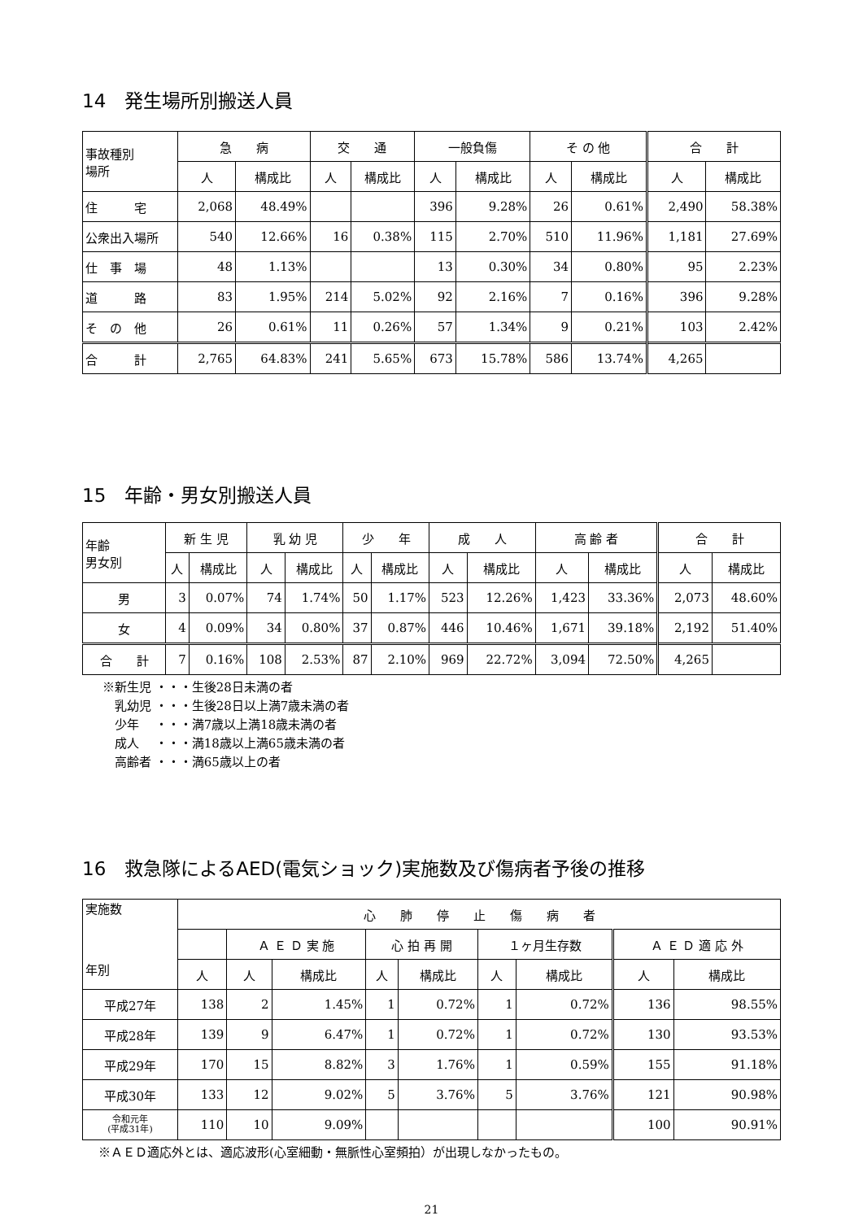14　発生場所別搬送人員
| 事故種別 場所 | 急 病 | | 交 通 | | 一般負傷 | | そ の 他 | | 合 計 | |
| --- | --- | --- | --- | --- | --- | --- | --- | --- | --- | --- |
| | 人 | 構成比 | 人 | 構成比 | 人 | 構成比 | 人 | 構成比 | 人 | 構成比 |
| 住 宅 | 2,068 | 48.49% | | | 396 | 9.28% | 26 | 0.61% | 2,490 | 58.38% |
| 公衆出入場所 | 540 | 12.66% | 16 | 0.38% | 115 | 2.70% | 510 | 11.96% | 1,181 | 27.69% |
| 仕 事 場 | 48 | 1.13% | | | 13 | 0.30% | 34 | 0.80% | 95 | 2.23% |
| 道 路 | 83 | 1.95% | 214 | 5.02% | 92 | 2.16% | 7 | 0.16% | 396 | 9.28% |
| そ の 他 | 26 | 0.61% | 11 | 0.26% | 57 | 1.34% | 9 | 0.21% | 103 | 2.42% |
| 合 計 | 2,765 | 64.83% | 241 | 5.65% | 673 | 15.78% | 586 | 13.74% | 4,265 | |
15　年齢・男女別搬送人員
| 年齢 男女別 | 新 生 児 | | 乳 幼 児 | | 少 年 | | 成 人 | | 高 齢 者 | | 合 計 | |
| --- | --- | --- | --- | --- | --- | --- | --- | --- | --- | --- | --- | --- |
| | 人 | 構成比 | 人 | 構成比 | 人 | 構成比 | 人 | 構成比 | 人 | 構成比 | 人 | 構成比 |
| 男 | 3 | 0.07% | 74 | 1.74% | 50 | 1.17% | 523 | 12.26% | 1,423 | 33.36% | 2,073 | 48.60% |
| 女 | 4 | 0.09% | 34 | 0.80% | 37 | 0.87% | 446 | 10.46% | 1,671 | 39.18% | 2,192 | 51.40% |
| 合 計 | 7 | 0.16% | 108 | 2.53% | 87 | 2.10% | 969 | 22.72% | 3,094 | 72.50% | 4,265 | |
※新生児 ・・・生後28日未満の者
　乳幼児 ・・・生後28日以上満7歳未満の者
　少年　 ・・・満7歳以上満18歳未満の者
　成人　 ・・・満18歳以上満65歳未満の者
　高齢者 ・・・満65歳以上の者
16　救急隊によるAED(電気ショック)実施数及び傷病者予後の推移
| 実施数 年別 | 心 肺 停 止 傷 病 者 | | | | | | | | |
| --- | --- | --- | --- | --- | --- | --- | --- | --- | --- |
| | | Ａ Ｅ Ｄ 実 施 | | 心 拍 再 開 | | １ヶ月生存数 | | Ａ Ｅ Ｄ 適 応 外 | |
| | 人 | 人 | 構成比 | 人 | 構成比 | 人 | 構成比 | 人 | 構成比 |
| 平成27年 | 138 | 2 | 1.45% | 1 | 0.72% | 1 | 0.72% | 136 | 98.55% |
| 平成28年 | 139 | 9 | 6.47% | 1 | 0.72% | 1 | 0.72% | 130 | 93.53% |
| 平成29年 | 170 | 15 | 8.82% | 3 | 1.76% | 1 | 0.59% | 155 | 91.18% |
| 平成30年 | 133 | 12 | 9.02% | 5 | 3.76% | 5 | 3.76% | 121 | 90.98% |
| 令和元年 (平成31年) | 110 | 10 | 9.09% | | | | | 100 | 90.91% |
※ＡＥＤ適応外とは、適応波形(心室細動・無脈性心室頻拍）が出現しなかったもの。
21